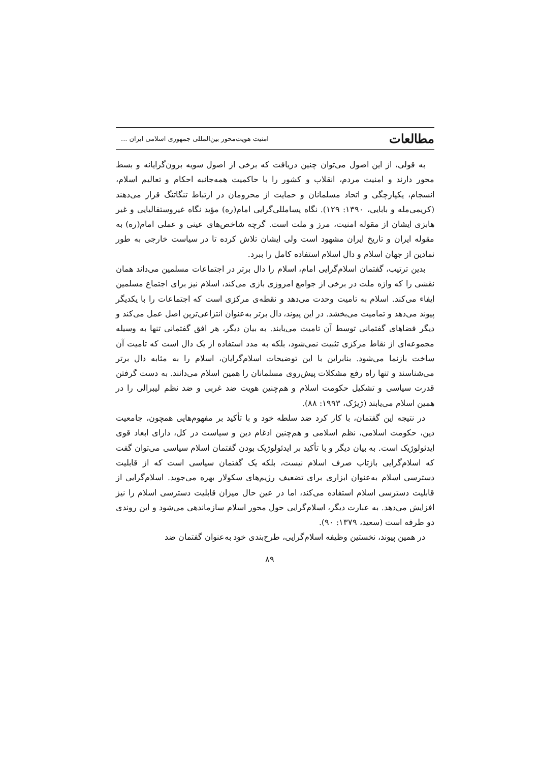مطالعات امنیت هویت‌محور بین‌المللی جمهوری اسلامی ایران ...
به قولی، از این اصول می‌توان چنین دریافت که برخی از اصول سویه برون‌گرایانه و بسط محور دارند و امنیت مردم، انقلاب و کشور را با حاکمیت همه‌جانبه احکام و تعالیم اسلام، انسجام، یکپارچگی و اتحاد مسلمانان و حمایت از محرومان در ارتباط تنگاتنگ قرار می‌دهند (کریمی‌مله و بابایی، ۱۳۹۰: ۱۲۹). نگاه پسامللی‌گرایی امام(ره) مؤید نگاه غیروستفالیایی و غیر هابزی ایشان از مقوله امنیت، مرز و ملت است. گرچه شاخص‌های عینی و عملی امام(ره) به مقوله ایران و تاریخ ایران مشهود است ولی ایشان تلاش کرده تا در سیاست خارجی به طور نمادین از جهان اسلام و دال اسلام استفاده کامل را ببرد.
بدین ترتیب، گفتمان اسلام‌گرایی امام، اسلام را دال برتر در اجتماعات مسلمین می‌داند همان نقشی را که واژه ملت در برخی از جوامع امروزی بازی می‌کند، اسلام نیز برای اجتماع مسلمین ایفاء می‌کند. اسلام به تامیت وحدت می‌دهد و نقطه‌ی مرکزی است که اجتماعات را با یکدیگر پیوند می‌دهد و تمامیت می‌بخشد. در این پیوند، دال برتر به‌عنوان انتزاعی‌ترین اصل عمل می‌کند و دیگر فضاهای گفتمانی توسط آن تامیت می‌یابند. به بیان دیگر، هر افق گفتمانی تنها به وسیله مجموعه‌ای از نقاط مرکزی تثبیت نمی‌شود، بلکه به مدد استفاده از یک دال است که تامیت آن ساخت بازنما می‌شود. بنابراین با این توضیحات اسلام‌گرایان، اسلام را به مثابه دال برتر می‌شناسند و تنها راه رفع مشکلات پیش‌روی مسلمانان را همین اسلام می‌دانند. به دست گرفتن قدرت سیاسی و تشکیل حکومت اسلام و هم‌چنین هویت ضد غربی و ضد نظم لیبرالی را در همین اسلام می‌یابند (ژیژک، ۱۹۹۳: ۸۸).
در نتیجه این گفتمان، با کار کرد ضد سلطه خود و با تأکید بر مفهوم‌هایی همچون، جامعیت دین، حکومت اسلامی، نظم اسلامی و هم‌چنین ادغام دین و سیاست در کل، دارای ابعاد قوی ایدئولوژیک است. به بیان دیگر و با تأکید بر ایدئولوژیک بودن گفتمان اسلام سیاسی می‌توان گفت که اسلام‌گرایی بازتاب صرف اسلام نیست، بلکه یک گفتمان سیاسی است که از قابلیت دسترسی اسلام به‌عنوان ابزاری برای تضعیف رژیم‌های سکولار بهره می‌جوید. اسلام‌گرایی از قابلیت دسترسی اسلام استفاده می‌کند، اما در عین حال میزان قابلیت دسترسی اسلام را نیز افزایش می‌دهد. به عبارت دیگر، اسلام‌گرایی حول محور اسلام سازماندهی می‌شود و این روندی دو طرفه است (سعید، ۱۳۷۹: ۹۰).
در همین پیوند، نخستین وظیفه اسلام‌گرایی، طرح‌بندی خود به‌عنوان گفتمان ضد
۸۹